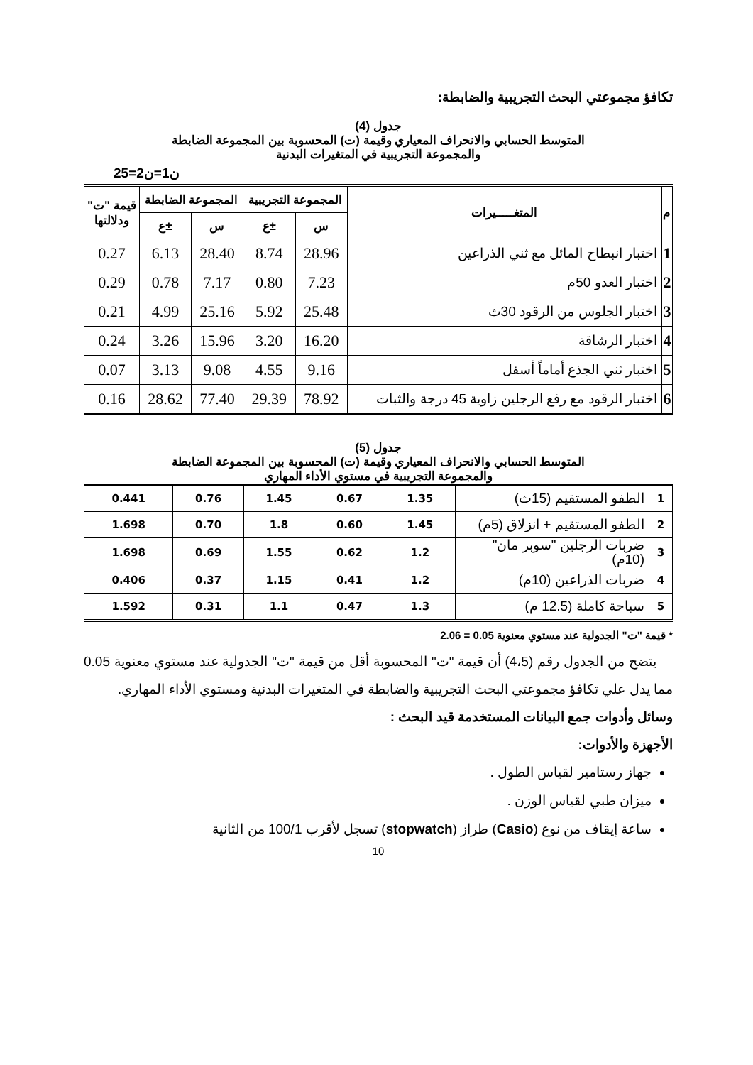تكافؤ مجموعتي البحث التجريبية والضابطة:
جدول (4)
المتوسط الحسابي والانحراف المعياري وقيمة (ت) المحسوبة بين المجموعة الضابطة
والمجموعة التجريبية في المتغيرات البدنية
ن1=ن2=25
| م | المتغـــــيرات | المجموعة التجريبية | | المجموعة الضابطة | | قيمة "ت" ودلالتها |
| --- | --- | --- | --- | --- | --- | --- |
| | | س | ±ع | س | ±ع | |
| 1 | اختبار انبطاح المائل مع ثني الذراعين | 28.96 | 8.74 | 28.40 | 6.13 | 0.27 |
| 2 | اختبار العدو 50م | 7.23 | 0.80 | 7.17 | 0.78 | 0.29 |
| 3 | اختبار الجلوس من الرقود 30ث | 25.48 | 5.92 | 25.16 | 4.99 | 0.21 |
| 4 | اختبار الرشاقة | 16.20 | 3.20 | 15.96 | 3.26 | 0.24 |
| 5 | اختبار ثني الجذع أماماً أسفل | 9.16 | 4.55 | 9.08 | 3.13 | 0.07 |
| 6 | اختبار الرقود مع رفع الرجلين زاوية 45 درجة والثبات | 78.92 | 29.39 | 77.40 | 28.62 | 0.16 |
جدول (5)
المتوسط الحسابي والانحراف المعياري وقيمة (ت) المحسوبة بين المجموعة الضابطة
والمجموعة التجريبية في مستوي الأداء المهاري
| 1 | الطفو المستقيم (15ث) | 1.35 | 0.67 | 1.45 | 0.76 | 0.441 |
| 2 | الطفو المستقيم + انزلاق (5م) | 1.45 | 0.60 | 1.8 | 0.70 | 1.698 |
| 3 | ضربات الرجلين "سوبر مان" (10م) | 1.2 | 0.62 | 1.55 | 0.69 | 1.698 |
| 4 | ضربات الذراعين (10م) | 1.2 | 0.41 | 1.15 | 0.37 | 0.406 |
| 5 | سباحة كاملة (12.5 م) | 1.3 | 0.47 | 1.1 | 0.31 | 1.592 |
* قيمة "ت" الجدولية عند مستوي معنوية 0.05 = 2.06
يتضح من الجدول رقم (4،5) أن قيمة "ت" المحسوبة أقل من قيمة "ت" الجدولية عند مستوي معنوية 0.05 مما يدل علي تكافؤ مجموعتي البحث التجريبية والضابطة في المتغيرات البدنية ومستوي الأداء المهاري.
وسائل وأدوات جمع البيانات المستخدمة قيد البحث :
الأجهزة والأدوات:
جهاز رستامير لقياس الطول .
ميزان طبي لقياس الوزن .
ساعة إيقاف من نوع (Casio) طراز (stopwatch) تسجل لأقرب 100/1 من الثانية
10